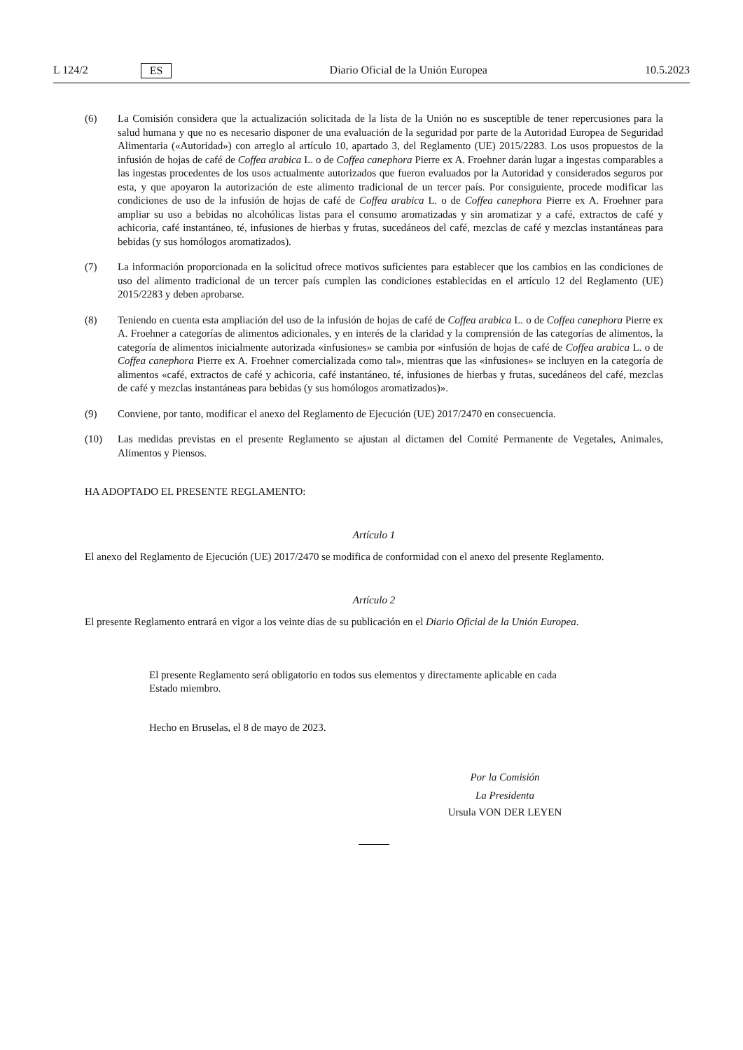L 124/2 ES Diario Oficial de la Unión Europea 10.5.2023
(6) La Comisión considera que la actualización solicitada de la lista de la Unión no es susceptible de tener repercusiones para la salud humana y que no es necesario disponer de una evaluación de la seguridad por parte de la Autoridad Europea de Seguridad Alimentaria («Autoridad») con arreglo al artículo 10, apartado 3, del Reglamento (UE) 2015/2283. Los usos propuestos de la infusión de hojas de café de Coffea arabica L. o de Coffea canephora Pierre ex A. Froehner darán lugar a ingestas comparables a las ingestas procedentes de los usos actualmente autorizados que fueron evaluados por la Autoridad y considerados seguros por esta, y que apoyaron la autorización de este alimento tradicional de un tercer país. Por consiguiente, procede modificar las condiciones de uso de la infusión de hojas de café de Coffea arabica L. o de Coffea canephora Pierre ex A. Froehner para ampliar su uso a bebidas no alcohólicas listas para el consumo aromatizadas y sin aromatizar y a café, extractos de café y achicoria, café instantáneo, té, infusiones de hierbas y frutas, sucedáneos del café, mezclas de café y mezclas instantáneas para bebidas (y sus homólogos aromatizados).
(7) La información proporcionada en la solicitud ofrece motivos suficientes para establecer que los cambios en las condiciones de uso del alimento tradicional de un tercer país cumplen las condiciones establecidas en el artículo 12 del Reglamento (UE) 2015/2283 y deben aprobarse.
(8) Teniendo en cuenta esta ampliación del uso de la infusión de hojas de café de Coffea arabica L. o de Coffea canephora Pierre ex A. Froehner a categorías de alimentos adicionales, y en interés de la claridad y la comprensión de las categorías de alimentos, la categoría de alimentos inicialmente autorizada «infusiones» se cambia por «infusión de hojas de café de Coffea arabica L. o de Coffea canephora Pierre ex A. Froehner comercializada como tal», mientras que las «infusiones» se incluyen en la categoría de alimentos «café, extractos de café y achicoria, café instantáneo, té, infusiones de hierbas y frutas, sucedáneos del café, mezclas de café y mezclas instantáneas para bebidas (y sus homólogos aromatizados)».
(9) Conviene, por tanto, modificar el anexo del Reglamento de Ejecución (UE) 2017/2470 en consecuencia.
(10) Las medidas previstas en el presente Reglamento se ajustan al dictamen del Comité Permanente de Vegetales, Animales, Alimentos y Piensos.
HA ADOPTADO EL PRESENTE REGLAMENTO:
Artículo 1
El anexo del Reglamento de Ejecución (UE) 2017/2470 se modifica de conformidad con el anexo del presente Reglamento.
Artículo 2
El presente Reglamento entrará en vigor a los veinte días de su publicación en el Diario Oficial de la Unión Europea.
El presente Reglamento será obligatorio en todos sus elementos y directamente aplicable en cada
Estado miembro.
Hecho en Bruselas, el 8 de mayo de 2023.
Por la Comisión
La Presidenta
Ursula VON DER LEYEN